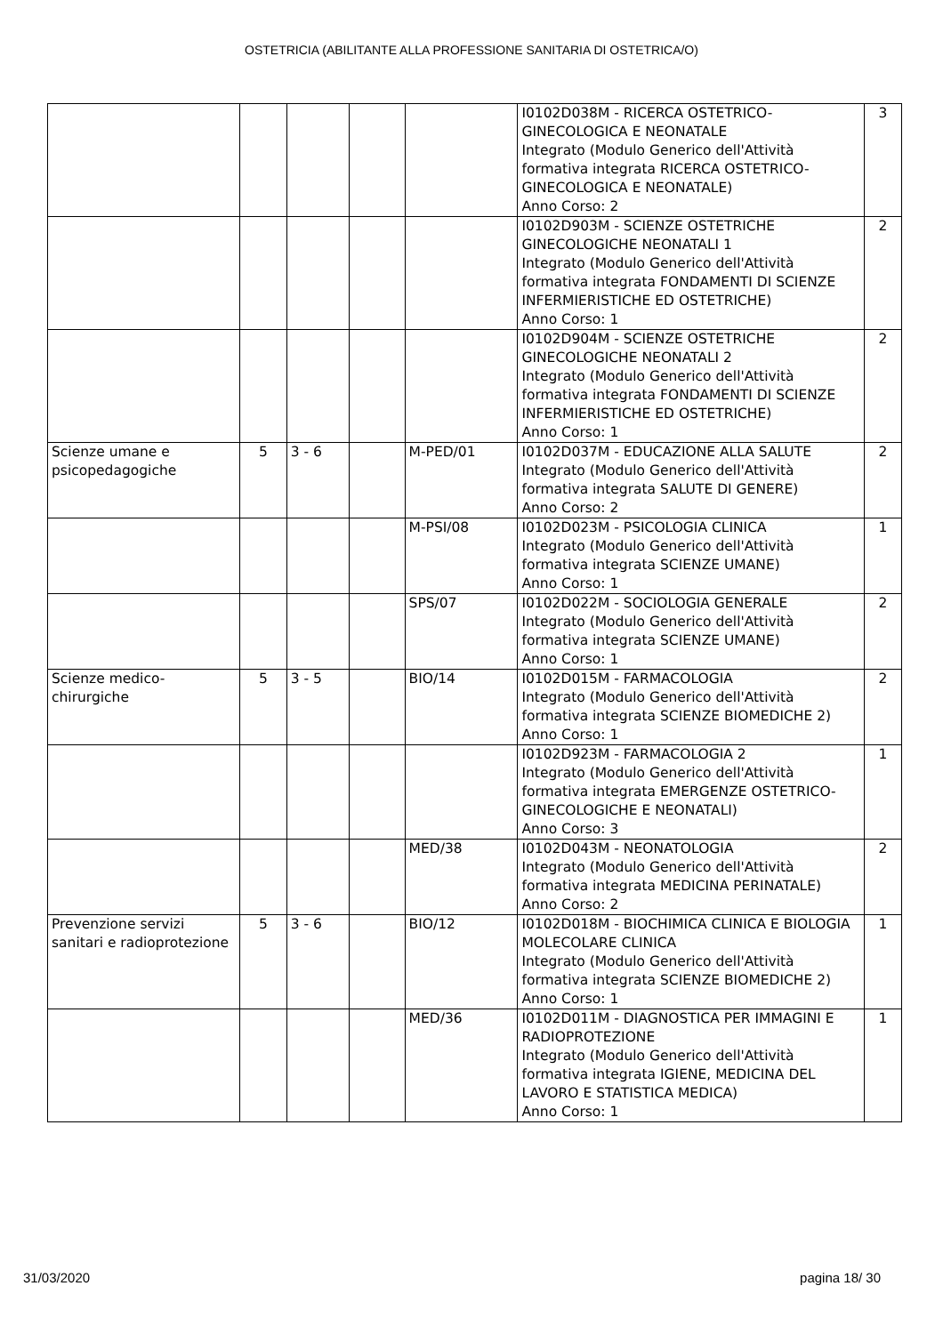OSTETRICIA (ABILITANTE ALLA PROFESSIONE SANITARIA DI OSTETRICA/O)
| | | | | | I0102D038M - RICERCA OSTETRICO-GINECOLOGICA E NEONATALE Integrato (Modulo Generico dell'Attività formativa integrata RICERCA OSTETRICO-GINECOLOGICA E NEONATALE) Anno Corso: 2 | 3 |
| | | | | | I0102D903M - SCIENZE OSTETRICHE GINECOLOGICHE NEONATALI 1 Integrato (Modulo Generico dell'Attività formativa integrata FONDAMENTI DI SCIENZE INFERMIERISTICHE ED OSTETRICHE) Anno Corso: 1 | 2 |
| | | | | | I0102D904M - SCIENZE OSTETRICHE GINECOLOGICHE NEONATALI 2 Integrato (Modulo Generico dell'Attività formativa integrata FONDAMENTI DI SCIENZE INFERMIERISTICHE ED OSTETRICHE) Anno Corso: 1 | 2 |
| Scienze umane e psicopedagogiche | 5 | 3 - 6 | | M-PED/01 | I0102D037M - EDUCAZIONE ALLA SALUTE Integrato (Modulo Generico dell'Attività formativa integrata SALUTE DI GENERE) Anno Corso: 2 | 2 |
| | | | | M-PSI/08 | I0102D023M - PSICOLOGIA CLINICA Integrato (Modulo Generico dell'Attività formativa integrata SCIENZE UMANE) Anno Corso: 1 | 1 |
| | | | | SPS/07 | I0102D022M - SOCIOLOGIA GENERALE Integrato (Modulo Generico dell'Attività formativa integrata SCIENZE UMANE) Anno Corso: 1 | 2 |
| Scienze medico-chirurgiche | 5 | 3 - 5 | | BIO/14 | I0102D015M - FARMACOLOGIA Integrato (Modulo Generico dell'Attività formativa integrata SCIENZE BIOMEDICHE 2) Anno Corso: 1 | 2 |
| | | | | | I0102D923M - FARMACOLOGIA 2 Integrato (Modulo Generico dell'Attività formativa integrata EMERGENZE OSTETRICO-GINECOLOGICHE E NEONATALI) Anno Corso: 3 | 1 |
| | | | | MED/38 | I0102D043M - NEONATOLOGIA Integrato (Modulo Generico dell'Attività formativa integrata MEDICINA PERINATALE) Anno Corso: 2 | 2 |
| Prevenzione servizi sanitari e radioprotezione | 5 | 3 - 6 | | BIO/12 | I0102D018M - BIOCHIMICA CLINICA E BIOLOGIA MOLECOLARE CLINICA Integrato (Modulo Generico dell'Attività formativa integrata SCIENZE BIOMEDICHE 2) Anno Corso: 1 | 1 |
| | | | | MED/36 | I0102D011M - DIAGNOSTICA PER IMMAGINI E RADIOPROTEZIONE Integrato (Modulo Generico dell'Attività formativa integrata IGIENE, MEDICINA DEL LAVORO E STATISTICA MEDICA) Anno Corso: 1 | 1 |
31/03/2020 pagina 18/ 30